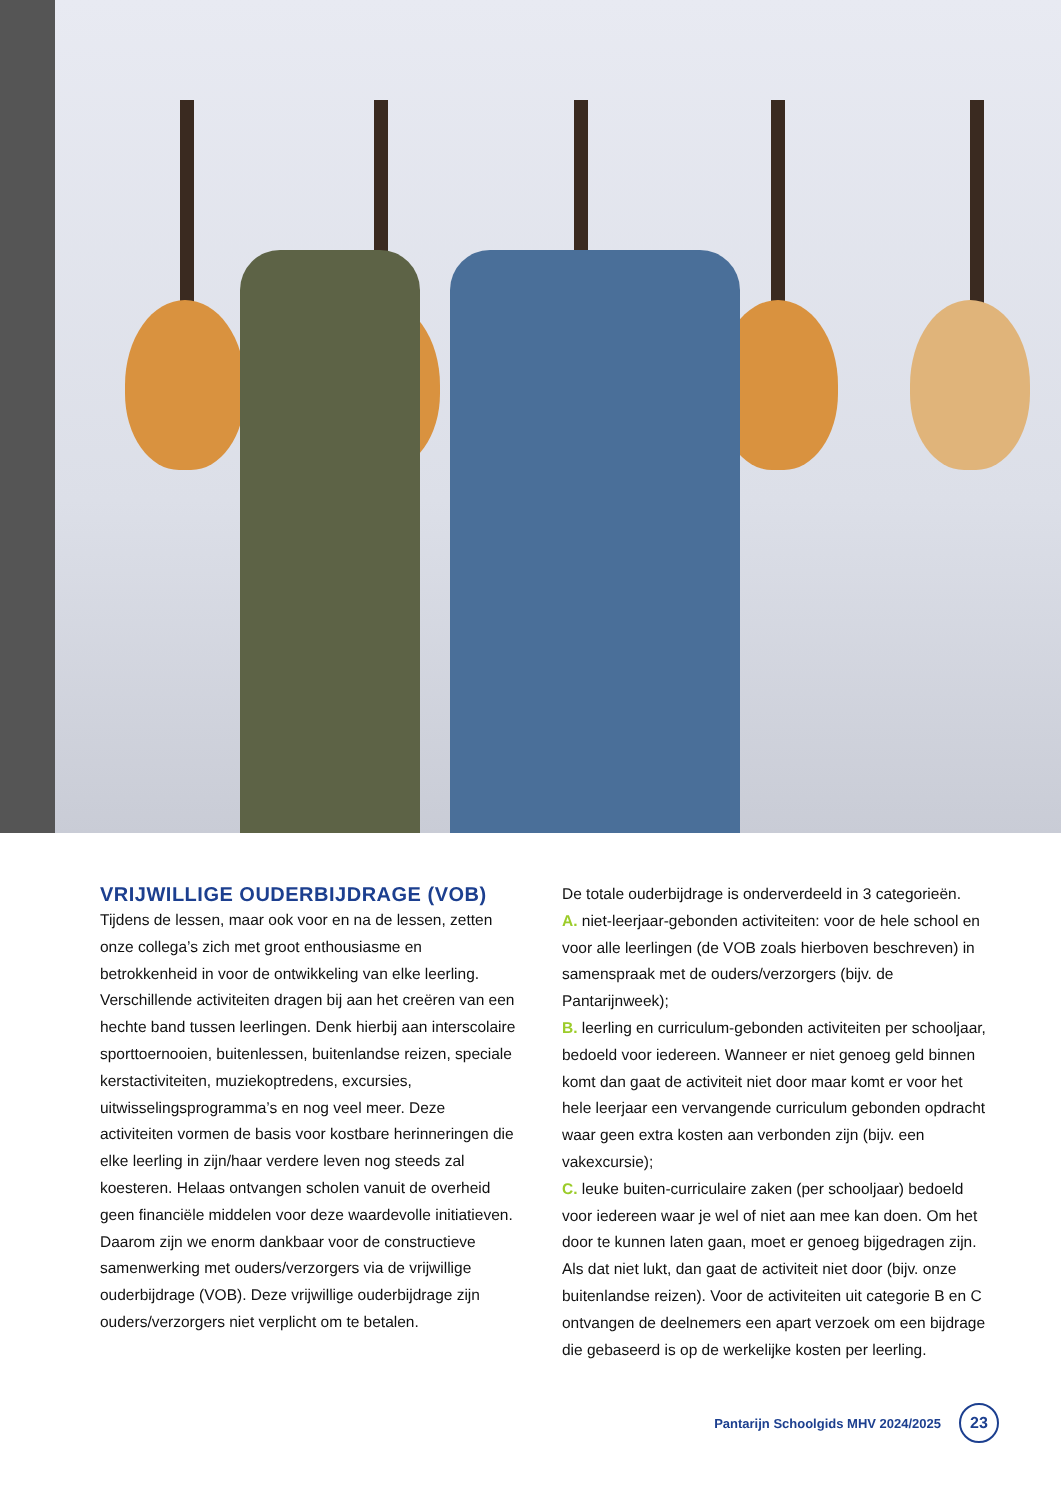VRIJWILLIGE OUDERBIJDRAGE (VOB)
Tijdens de lessen, maar ook voor en na de lessen, zetten onze collega’s zich met groot enthousiasme en betrokkenheid in voor de ontwikkeling van elke leerling. Verschillende activiteiten dragen bij aan het creëren van een hechte band tussen leerlingen. Denk hierbij aan interscolaire sporttoernooien, buitenlessen, buitenlandse reizen, speciale kerstactiviteiten, muziekoptredens, excursies, uitwisselingsprogramma’s en nog veel meer. Deze activiteiten vormen de basis voor kostbare herinneringen die elke leerling in zijn/haar verdere leven nog steeds zal koesteren. Helaas ontvangen scholen vanuit de overheid geen financiële middelen voor deze waardevolle initiatieven. Daarom zijn we enorm dankbaar voor de constructieve samenwerking met ouders/verzorgers via de vrijwillige ouderbijdrage (VOB). Deze vrijwillige ouderbijdrage zijn ouders/verzorgers niet verplicht om te betalen.
De totale ouderbijdrage is onderverdeeld in 3 categorieën.
A. niet-leerjaar-gebonden activiteiten: voor de hele school en voor alle leerlingen (de VOB zoals hierboven beschreven) in samenspraak met de ouders/verzorgers (bijv. de Pantarijnweek);
B. leerling en curriculum-gebonden activiteiten per schooljaar, bedoeld voor iedereen. Wanneer er niet genoeg geld binnen komt dan gaat de activiteit niet door maar komt er voor het hele leerjaar een vervangende curriculum gebonden opdracht waar geen extra kosten aan verbonden zijn (bijv. een vakexcursie);
C. leuke buiten-curriculaire zaken (per schooljaar) bedoeld voor iedereen waar je wel of niet aan mee kan doen. Om het door te kunnen laten gaan, moet er genoeg bijgedragen zijn. Als dat niet lukt, dan gaat de activiteit niet door (bijv. onze buitenlandse reizen). Voor de activiteiten uit categorie B en C ontvangen de deelnemers een apart verzoek om een bijdrage die gebaseerd is op de werkelijke kosten per leerling.
Pantarijn Schoolgids MHV 2024/2025
23